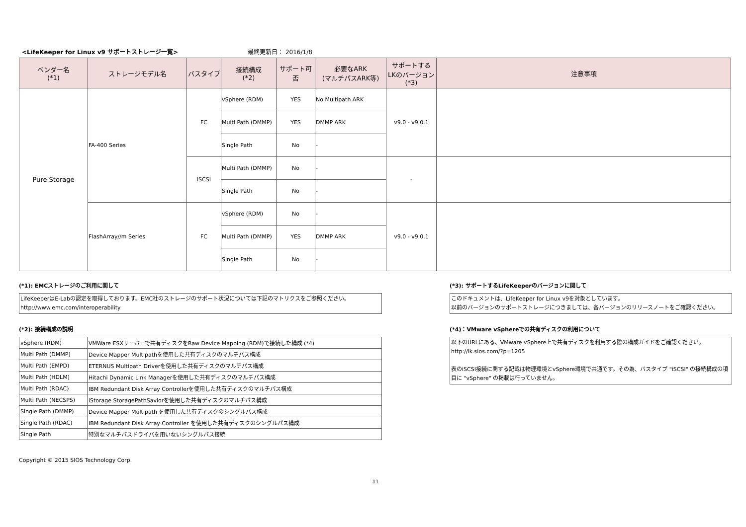<LifeKeeper for Linux v9 サポートストレージ一覧> 最終更新日： 2016/1/8
| ベンダー名 (*1) | ストレージモデル名 | バスタイプ | 接続構成 (*2) | サポート可否 | 必要なARK (マルチパスARK等) | サポートする LKのバージョン (*3) | 注意事項 |
| --- | --- | --- | --- | --- | --- | --- | --- |
| Pure Storage | FA-400 Series | FC | vSphere (RDM) | YES | No Multipath ARK | v9.0 - v9.0.1 | |
| | | | Multi Path (DMMP) | YES | DMMP ARK | | |
| | | | Single Path | No | - | | |
| | | iSCSI | Multi Path (DMMP) | No | - | - | |
| | | | Single Path | No | - | | |
| | FlashArray//m Series | FC | vSphere (RDM) | No | - | v9.0 - v9.0.1 | |
| | | | Multi Path (DMMP) | YES | DMMP ARK | | |
| | | | Single Path | No | - | | |
(*1): EMCストレージのご利用に関して
LifeKeeperはE-Labの認定を取得しております。EMC社のストレージのサポート状況については下記のマトリクスをご参照ください。
http://www.emc.com/interoperability
(*2): 接続構成の説明
| vSphere (RDM) | VMWare ESXサーバーで共有ディスクをRaw Device Mapping (RDM)で接続した構成 (*4) |
| Multi Path (DMMP) | Device Mapper Multipathを使用した共有ディスクのマルチパス構成 |
| Multi Path (EMPD) | ETERNUS Multipath Driverを使用した共有ディスクのマルチパス構成 |
| Multi Path (HDLM) | Hitachi Dynamic Link Managerを使用した共有ディスクのマルチパス構成 |
| Multi Path (RDAC) | IBM Redundant Disk Array Controllerを使用した共有ディスクのマルチパス構成 |
| Multi Path (NECSPS) | iStorage StoragePathSaviorを使用した共有ディスクのマルチパス構成 |
| Single Path (DMMP) | Device Mapper Multipath を使用した共有ディスクのシングルパス構成 |
| Single Path (RDAC) | IBM Redundant Disk Array Controller を使用した共有ディスクのシングルパス構成 |
| Single Path | 特別なマルチパスドライバを用いないシングルパス接続 |
Copyright © 2015 SIOS Technology Corp.
(*3): サポートするLifeKeeperのバージョンに関して
このドキュメントは、LifeKeeper for Linux v9を対象としています。
以前のバージョンのサポートストレージにつきましては、各バージョンのリリースノートをご確認ください。
(*4)：VMware vSphereでの共有ディスクの利用について
以下のURLにある、VMware vSphere上で共有ディスクを利用する際の構成ガイドをご確認ください。
http://lk.sios.com/?p=1205
表のiSCSI接続に関する記載は物理環境とvSphere環境で共通です。その為、バスタイプ "iSCSI" の接続構成の項目に "vSphere" の掲載は行っていません。
11